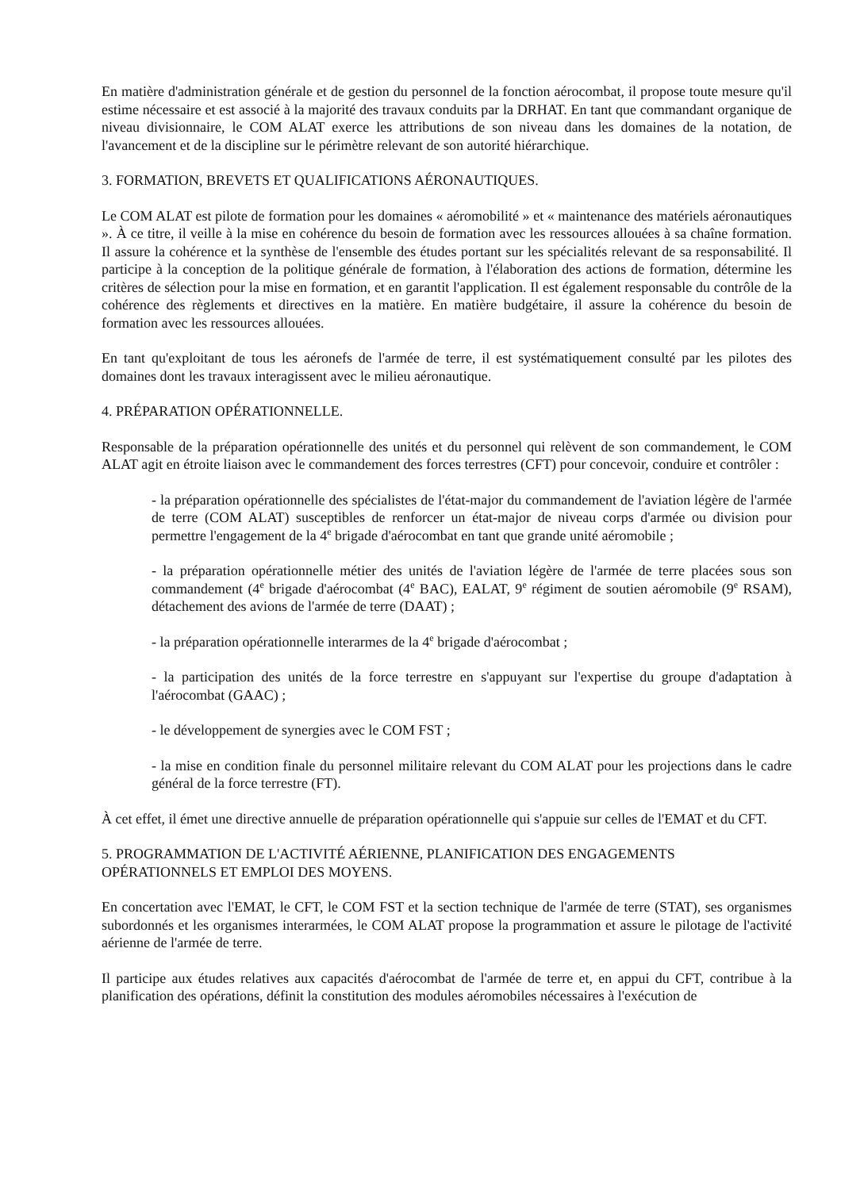En matière d'administration générale et de gestion du personnel de la fonction aérocombat, il propose toute mesure qu'il estime nécessaire et est associé à la majorité des travaux conduits par la DRHAT. En tant que commandant organique de niveau divisionnaire, le COM ALAT exerce les attributions de son niveau dans les domaines de la notation, de l'avancement et de la discipline sur le périmètre relevant de son autorité hiérarchique.
3. FORMATION, BREVETS ET QUALIFICATIONS AÉRONAUTIQUES.
Le COM ALAT est pilote de formation pour les domaines « aéromobilité » et « maintenance des matériels aéronautiques ». À ce titre, il veille à la mise en cohérence du besoin de formation avec les ressources allouées à sa chaîne formation. Il assure la cohérence et la synthèse de l'ensemble des études portant sur les spécialités relevant de sa responsabilité. Il participe à la conception de la politique générale de formation, à l'élaboration des actions de formation, détermine les critères de sélection pour la mise en formation, et en garantit l'application. Il est également responsable du contrôle de la cohérence des règlements et directives en la matière. En matière budgétaire, il assure la cohérence du besoin de formation avec les ressources allouées.
En tant qu'exploitant de tous les aéronefs de l'armée de terre, il est systématiquement consulté par les pilotes des domaines dont les travaux interagissent avec le milieu aéronautique.
4. PRÉPARATION OPÉRATIONNELLE.
Responsable de la préparation opérationnelle des unités et du personnel qui relèvent de son commandement, le COM ALAT agit en étroite liaison avec le commandement des forces terrestres (CFT) pour concevoir, conduire et contrôler :
- la préparation opérationnelle des spécialistes de l'état-major du commandement de l'aviation légère de l'armée de terre (COM ALAT) susceptibles de renforcer un état-major de niveau corps d'armée ou division pour permettre l'engagement de la 4<sup>e</sup> brigade d'aérocombat en tant que grande unité aéromobile ;
- la préparation opérationnelle métier des unités de l'aviation légère de l'armée de terre placées sous son commandement (4<sup>e</sup> brigade d'aérocombat (4<sup>e</sup> BAC), EALAT, 9<sup>e</sup> régiment de soutien aéromobile (9<sup>e</sup> RSAM), détachement des avions de l'armée de terre (DAAT) ;
- la préparation opérationnelle interarmes de la 4<sup>e</sup> brigade d'aérocombat ;
- la participation des unités de la force terrestre en s'appuyant sur l'expertise du groupe d'adaptation à l'aérocombat (GAAC) ;
- le développement de synergies avec le COM FST ;
- la mise en condition finale du personnel militaire relevant du COM ALAT pour les projections dans le cadre général de la force terrestre (FT).
À cet effet, il émet une directive annuelle de préparation opérationnelle qui s'appuie sur celles de l'EMAT et du CFT.
5. PROGRAMMATION DE L'ACTIVITÉ AÉRIENNE, PLANIFICATION DES ENGAGEMENTS
OPÉRATIONNELS ET EMPLOI DES MOYENS.
En concertation avec l'EMAT, le CFT, le COM FST et la section technique de l'armée de terre (STAT), ses organismes subordonnés et les organismes interarmées, le COM ALAT propose la programmation et assure le pilotage de l'activité aérienne de l'armée de terre.
Il participe aux études relatives aux capacités d'aérocombat de l'armée de terre et, en appui du CFT, contribue à la planification des opérations, définit la constitution des modules aéromobiles nécessaires à l'exécution de